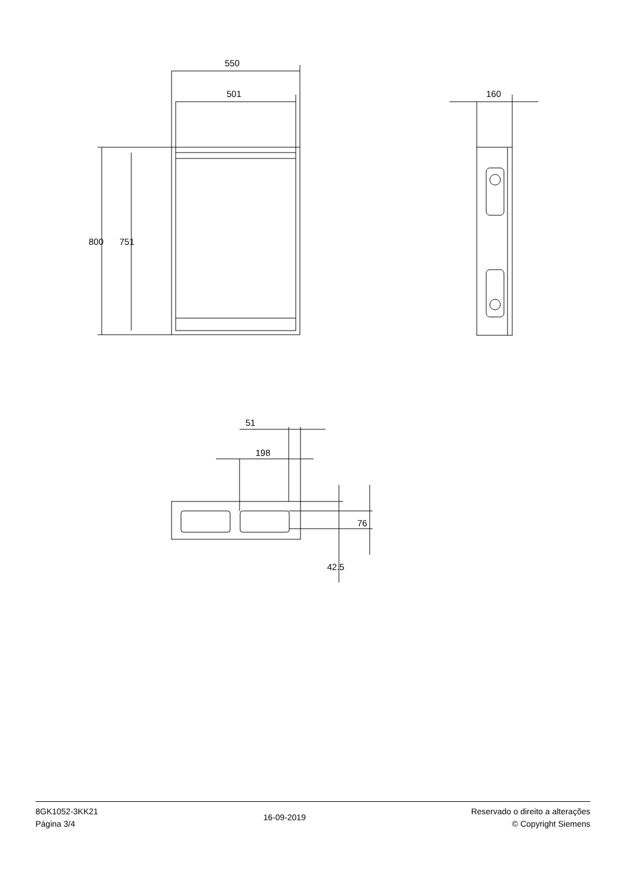550
501
800 751
160
51
198
76
42.5
8GK1052-3KK21
Página 3/4
16-09-2019
Reservado o direito a alterações
© Copyright Siemens